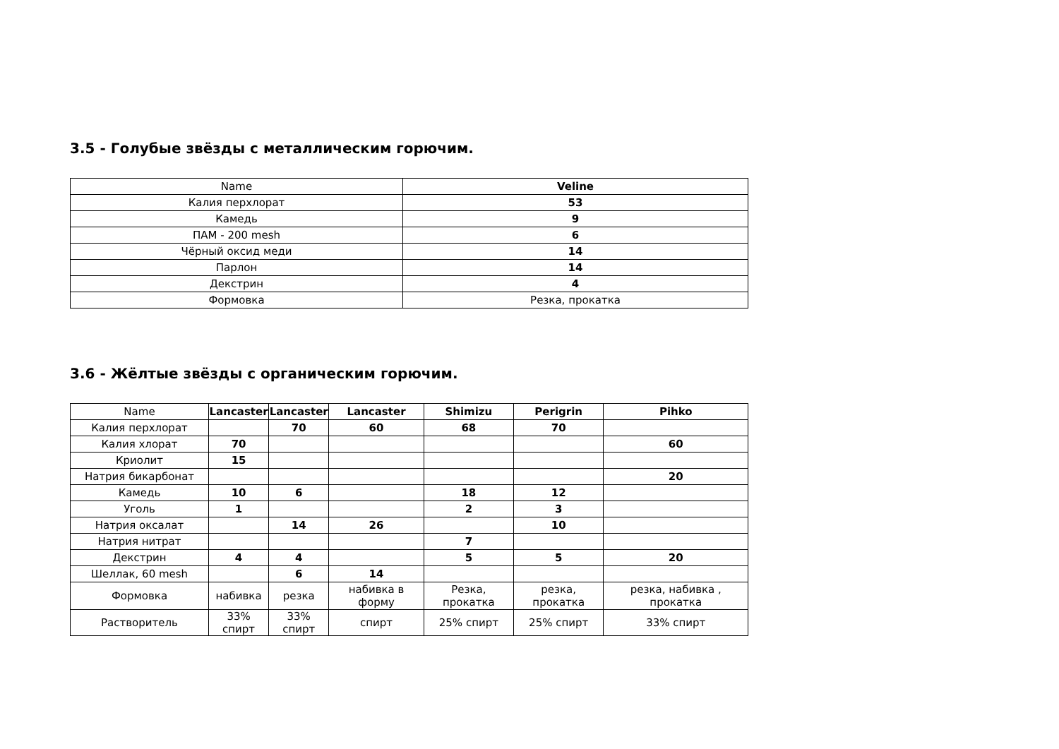3.5 - Голубые звёзды с металлическим горючим.
| Name | Veline |
| --- | --- |
| Калия перхлорат | 53 |
| Камедь | 9 |
| ПАМ - 200 mesh | 6 |
| Чёрный оксид меди | 14 |
| Парлон | 14 |
| Декстрин | 4 |
| Формовка | Резка, прокатка |
3.6 - Жёлтые звёзды с органическим горючим.
| Name | Lancaster | Lancaster | Lancaster | Shimizu | Perigrin | Pihko |
| --- | --- | --- | --- | --- | --- | --- |
| Калия перхлорат | | 70 | 60 | 68 | 70 | |
| Калия хлорат | 70 | | | | | 60 |
| Криолит | 15 | | | | | |
| Натрия бикарбонат | | | | | | 20 |
| Камедь | 10 | 6 | | 18 | 12 | |
| Уголь | 1 | | | 2 | 3 | |
| Натрия оксалат | | 14 | 26 | | 10 | |
| Натрия нитрат | | | | 7 | | |
| Декстрин | 4 | 4 | | 5 | 5 | 20 |
| Шеллак, 60 mesh | | 6 | 14 | | | |
| Формовка | набивка | резка | набивка в форму | Резка, прокатка | резка, прокатка | резка, набивка , прокатка |
| Растворитель | 33% спирт | 33% спирт | спирт | 25% спирт | 25% спирт | 33% спирт |